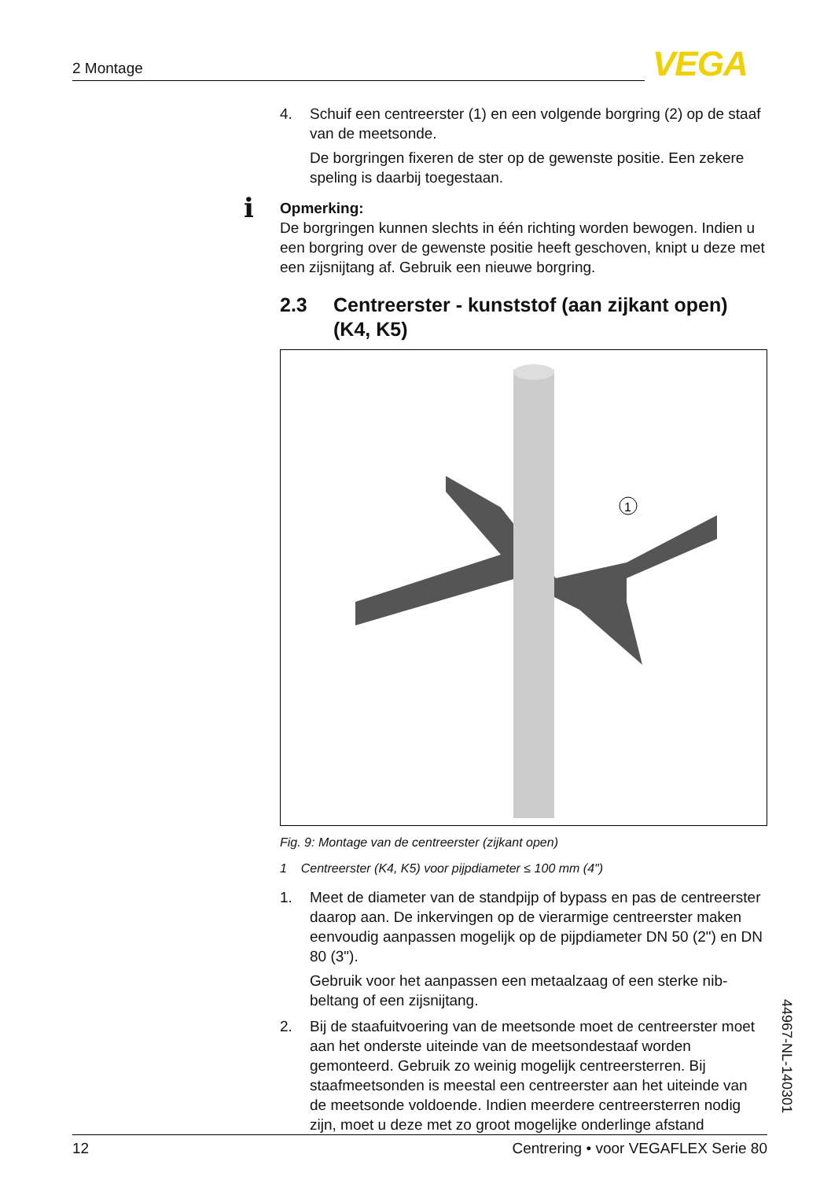2 Montage VEGA
4. Schuif een centreerster (1) en een volgende borgring (2) op de staaf van de meetsonde.
De borgringen fixeren de ster op de gewenste positie. Een zekere speling is daarbij toegestaan.
i Opmerking:
De borgringen kunnen slechts in één richting worden bewogen. Indien u een borgring over de gewenste positie heeft geschoven, knipt u deze met een zijsnijtang af. Gebruik een nieuwe borgring.
2.3 Centreerster - kunststof (aan zijkant open) (K4, K5)
1
Fig. 9: Montage van de centreerster (zijkant open)
1 Centreerster (K4, K5) voor pijpdiameter ≤ 100 mm (4")
1. Meet de diameter van de standpijp of bypass en pas de centreer­ster daarop aan. De inkervingen op de vierarmige centreerster maken eenvoudig aanpassen mogelijk op de pijpdiameter DN 50 (2") en DN 80 (3").
Gebruik voor het aanpassen een metaalzaag of een sterke nib­beltang of een zijsnijtang.
2. Bij de staafuitvoering van de meetsonde moet de centreerster moet aan het onderste uiteinde van de meetsondestaaf worden gemonteerd. Gebruik zo weinig mogelijk centreersterren. Bij staafmeetsonden is meestal een centreerster aan het uiteinde van de meetsonde voldoende. Indien meerdere centreersterren nodig zijn, moet u deze met zo groot mogelijke onderlinge afstand
44967-NL-140301
12 Centrering • voor VEGAFLEX Serie 80